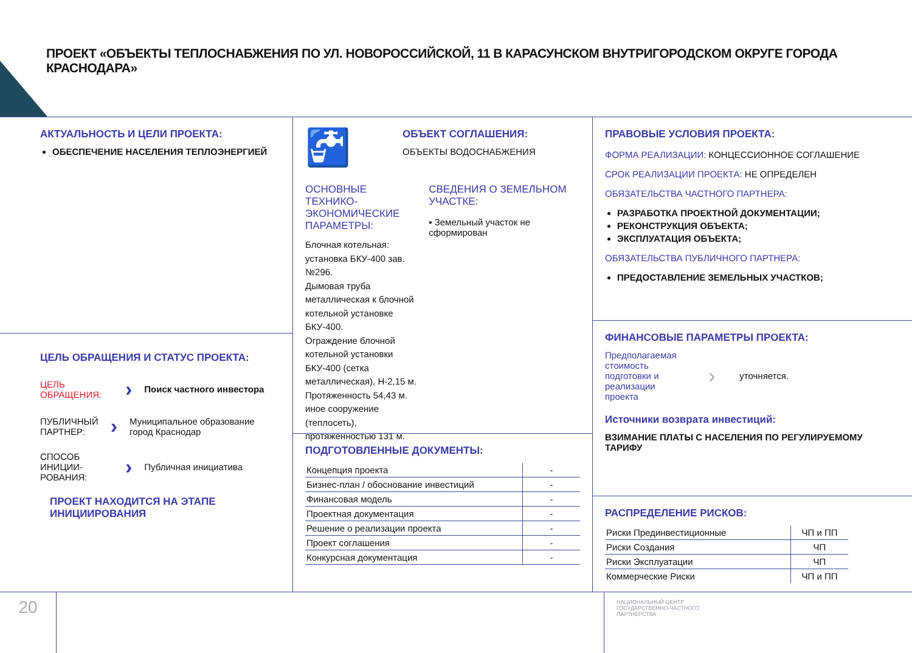ПРОЕКТ «ОБЪЕКТЫ ТЕПЛОСНАБЖЕНИЯ ПО УЛ. НОВОРОССИЙСКОЙ, 11 В КАРАСУНСКОМ ВНУТРИГОРОДСКОМ ОКРУГЕ ГОРОДА КРАСНОДАРА»
АКТУАЛЬНОСТЬ И ЦЕЛИ ПРОЕКТА:
ОБЕСПЕЧЕНИЕ НАСЕЛЕНИЯ ТЕПЛОЭНЕРГИЕЙ
ЦЕЛЬ ОБРАЩЕНИЯ И СТАТУС ПРОЕКТА:
ЦЕЛЬ ОБРАЩЕНИЯ: › Поиск частного инвестора
ПУБЛИЧНЫЙ ПАРТНЕР: › Муниципальное образование город Краснодар
СПОСОБ ИНИЦИИ-РОВАНИЯ: › Публичная инициатива
ПРОЕКТ НАХОДИТСЯ НА ЭТАПЕ ИНИЦИИРОВАНИЯ
🚰
ОБЪЕКТ СОГЛАШЕНИЯ:
ОБЪЕКТЫ ВОДОСНАБЖЕНИЯ
ОСНОВНЫЕ ТЕХНИКО-ЭКОНОМИЧЕСКИЕ ПАРАМЕТРЫ:
Блочная котельная: установка БКУ-400 зав. №296.
Дымовая труба металлическая к блочной котельной установке БКУ-400.
Ограждение блочной котельной установки БКУ-400 (сетка металлическая), Н-2,15 м.
Протяженность 54,43 м.
иное сооружение (теплосеть), протяженностью 131 м.
СВЕДЕНИЯ О ЗЕМЕЛЬНОМ УЧАСТКЕ:
▪ Земельный участок не сформирован
ПОДГОТОВЛЕННЫЕ ДОКУМЕНТЫ:
| Концепция проекта | - |
| Бизнес-план / обоснование инвестиций | - |
| Финансовая модель | - |
| Проектная документация | - |
| Решение о реализации проекта | - |
| Проект соглашения | - |
| Конкурсная документация | - |
ПРАВОВЫЕ УСЛОВИЯ ПРОЕКТА:
ФОРМА РЕАЛИЗАЦИИ: КОНЦЕССИОННОЕ СОГЛАШЕНИЕ
СРОК РЕАЛИЗАЦИИ ПРОЕКТА: НЕ ОПРЕДЕЛЕН
ОБЯЗАТЕЛЬСТВА ЧАСТНОГО ПАРТНЕРА:
РАЗРАБОТКА ПРОЕКТНОЙ ДОКУМЕНТАЦИИ;
РЕКОНСТРУКЦИЯ ОБЪЕКТА;
ЭКСПЛУАТАЦИЯ ОБЪЕКТА;
ОБЯЗАТЕЛЬСТВА ПУБЛИЧНОГО ПАРТНЕРА:
ПРЕДОСТАВЛЕНИЕ ЗЕМЕЛЬНЫХ УЧАСТКОВ;
ФИНАНСОВЫЕ ПАРАМЕТРЫ ПРОЕКТА:
Предполагаемая стоимость подготовки и реализации проекта › уточняется.
Источники возврата инвестиций:
ВЗИМАНИЕ ПЛАТЫ С НАСЕЛЕНИЯ ПО РЕГУЛИРУЕМОМУ ТАРИФУ
РАСПРЕДЕЛЕНИЕ РИСКОВ:
| Риски Прединвестиционные | ЧП и ПП |
| Риски Создания | ЧП |
| Риски Эксплуатации | ЧП |
| Коммерческие Риски | ЧП и ПП |
20
НАЦИОНАЛЬНЫЙ ЦЕНТР
ГОСУДАРСТВЕННО-ЧАСТНОГО
ПАРТНЕРСТВА